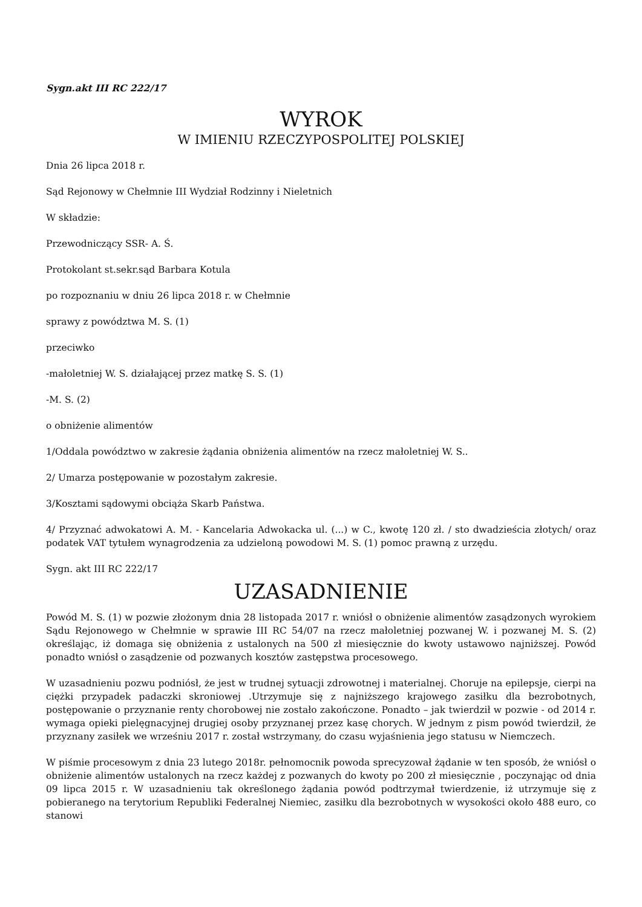Sygn.akt III RC 222/17
WYROK
W IMIENIU RZECZYPOSPOLITEJ POLSKIEJ
Dnia 26 lipca 2018 r.
Sąd Rejonowy w Chełmnie III Wydział Rodzinny i Nieletnich
W składzie:
Przewodniczący SSR- A. Ś.
Protokolant st.sekr.sąd Barbara Kotula
po rozpoznaniu w dniu 26 lipca 2018 r. w Chełmnie
sprawy z powództwa M. S. (1)
przeciwko
-małoletniej W. S. działającej przez matkę S. S. (1)
-M. S. (2)
o obniżenie alimentów
1/Oddala powództwo w zakresie żądania obniżenia alimentów na rzecz małoletniej W. S..
2/ Umarza postępowanie w pozostałym zakresie.
3/Kosztami sądowymi obciąża Skarb Państwa.
4/ Przyznać adwokatowi A. M. - Kancelaria Adwokacka ul. (...) w C., kwotę 120 zł. / sto dwadzieścia złotych/ oraz podatek VAT tytułem wynagrodzenia za udzieloną powodowi M. S. (1) pomoc prawną z urzędu.
Sygn. akt III RC 222/17
UZASADNIENIE
Powód M. S. (1) w pozwie złożonym dnia 28 listopada 2017 r. wniósł o obniżenie alimentów zasądzonych wyrokiem Sądu Rejonowego w Chełmnie w sprawie III RC 54/07 na rzecz małoletniej pozwanej W. i pozwanej M. S. (2) określając, iż domaga się obniżenia z ustalonych na 500 zł miesięcznie do kwoty ustawowo najniższej. Powód ponadto wniósł o zasądzenie od pozwanych kosztów zastępstwa procesowego.
W uzasadnieniu pozwu podniósł, że jest w trudnej sytuacji zdrowotnej i materialnej. Choruje na epilepsje, cierpi na ciężki przypadek padaczki skroniowej .Utrzymuje się z najniższego krajowego zasiłku dla bezrobotnych, postępowanie o przyznanie renty chorobowej nie zostało zakończone. Ponadto – jak twierdził w pozwie - od 2014 r. wymaga opieki pielęgnacyjnej drugiej osoby przyznanej przez kasę chorych. W jednym z pism powód twierdził, że przyznany zasiłek we wrześniu 2017 r. został wstrzymany, do czasu wyjaśnienia jego statusu w Niemczech.
W piśmie procesowym z dnia 23 lutego 2018r. pełnomocnik powoda sprecyzował żądanie w ten sposób, że wniósł o obniżenie alimentów ustalonych na rzecz każdej z pozwanych do kwoty po 200 zł miesięcznie , poczynając od dnia 09 lipca 2015 r. W uzasadnieniu tak określonego żądania powód podtrzymał twierdzenie, iż utrzymuje się z pobieranego na terytorium Republiki Federalnej Niemiec, zasiłku dla bezrobotnych w wysokości około 488 euro, co stanowi